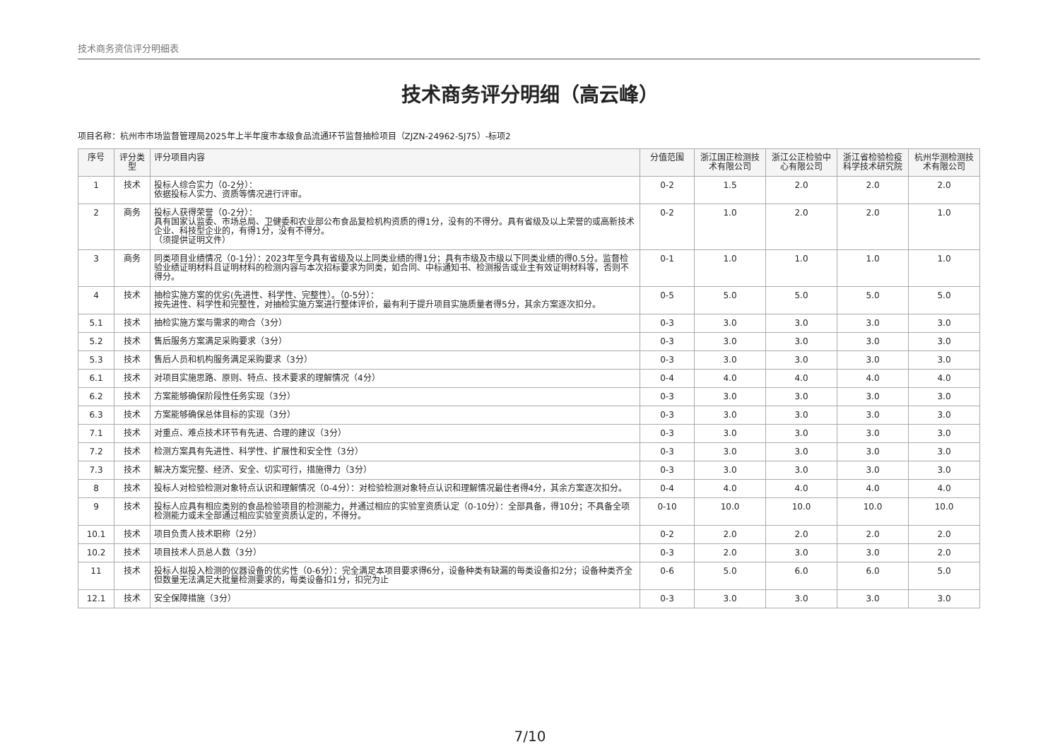技术商务资信评分明细表
技术商务评分明细（高云峰）
项目名称：杭州市市场监督管理局2025年上半年度市本级食品流通环节监督抽检项目（ZJZN-24962-SJ75）-标项2
| 序号 | 评分类型 | 评分项目内容 | 分值范围 | 浙江国正检测技术有限公司 | 浙江公正检验中心有限公司 | 浙江省检验检疫科学技术研究院 | 杭州华测检测技术有限公司 |
| --- | --- | --- | --- | --- | --- | --- | --- |
| 1 | 技术 | 投标人综合实力（0-2分）： 依据投标人实力、资质等情况进行评审。 | 0-2 | 1.5 | 2.0 | 2.0 | 2.0 |
| 2 | 商务 | 投标人获得荣誉（0-2分）： 具有国家认监委、市场总局、卫健委和农业部公布食品复检机构资质的得1分，没有的不得分。具有省级及以上荣誉的或高新技术企业、科技型企业的，有得1分，没有不得分。 （须提供证明文件） | 0-2 | 1.0 | 2.0 | 2.0 | 1.0 |
| 3 | 商务 | 同类项目业绩情况（0-1分）：2023年至今具有省级及以上同类业绩的得1分；具有市级及市级以下同类业绩的得0.5分。监督检验业绩证明材料且证明材料的检测内容与本次招标要求为同类，如合同、中标通知书、检测报告或业主有效证明材料等，否则不得分。 | 0-1 | 1.0 | 1.0 | 1.0 | 1.0 |
| 4 | 技术 | 抽检实施方案的优劣(先进性、科学性、完整性）。（0-5分）： 按先进性、科学性和完整性，对抽检实施方案进行整体评价，最有利于提升项目实施质量者得5分，其余方案逐次扣分。 | 0-5 | 5.0 | 5.0 | 5.0 | 5.0 |
| 5.1 | 技术 | 抽检实施方案与需求的吻合（3分） | 0-3 | 3.0 | 3.0 | 3.0 | 3.0 |
| 5.2 | 技术 | 售后服务方案满足采购要求（3分） | 0-3 | 3.0 | 3.0 | 3.0 | 3.0 |
| 5.3 | 技术 | 售后人员和机构服务满足采购要求（3分） | 0-3 | 3.0 | 3.0 | 3.0 | 3.0 |
| 6.1 | 技术 | 对项目实施思路、原则、特点、技术要求的理解情况（4分） | 0-4 | 4.0 | 4.0 | 4.0 | 4.0 |
| 6.2 | 技术 | 方案能够确保阶段性任务实现（3分） | 0-3 | 3.0 | 3.0 | 3.0 | 3.0 |
| 6.3 | 技术 | 方案能够确保总体目标的实现（3分） | 0-3 | 3.0 | 3.0 | 3.0 | 3.0 |
| 7.1 | 技术 | 对重点、难点技术环节有先进、合理的建议（3分） | 0-3 | 3.0 | 3.0 | 3.0 | 3.0 |
| 7.2 | 技术 | 检测方案具有先进性、科学性、扩展性和安全性（3分） | 0-3 | 3.0 | 3.0 | 3.0 | 3.0 |
| 7.3 | 技术 | 解决方案完整、经济、安全、切实可行，措施得力（3分） | 0-3 | 3.0 | 3.0 | 3.0 | 3.0 |
| 8 | 技术 | 投标人对检验检测对象特点认识和理解情况（0-4分）：对检验检测对象特点认识和理解情况最佳者得4分，其余方案逐次扣分。 | 0-4 | 4.0 | 4.0 | 4.0 | 4.0 |
| 9 | 技术 | 投标人应具有相应类别的食品检验项目的检测能力，并通过相应的实验室资质认定（0-10分）：全部具备，得10分；不具备全项检测能力或未全部通过相应实验室资质认定的，不得分。 | 0-10 | 10.0 | 10.0 | 10.0 | 10.0 |
| 10.1 | 技术 | 项目负责人技术职称（2分） | 0-2 | 2.0 | 2.0 | 2.0 | 2.0 |
| 10.2 | 技术 | 项目技术人员总人数（3分） | 0-3 | 2.0 | 3.0 | 3.0 | 2.0 |
| 11 | 技术 | 投标人拟投入检测的仪器设备的优劣性（0-6分）：完全满足本项目要求得6分，设备种类有缺漏的每类设备扣2分；设备种类齐全但数量无法满足大批量检测要求的，每类设备扣1分，扣完为止 | 0-6 | 5.0 | 6.0 | 6.0 | 5.0 |
| 12.1 | 技术 | 安全保障措施（3分） | 0-3 | 3.0 | 3.0 | 3.0 | 3.0 |
7/10